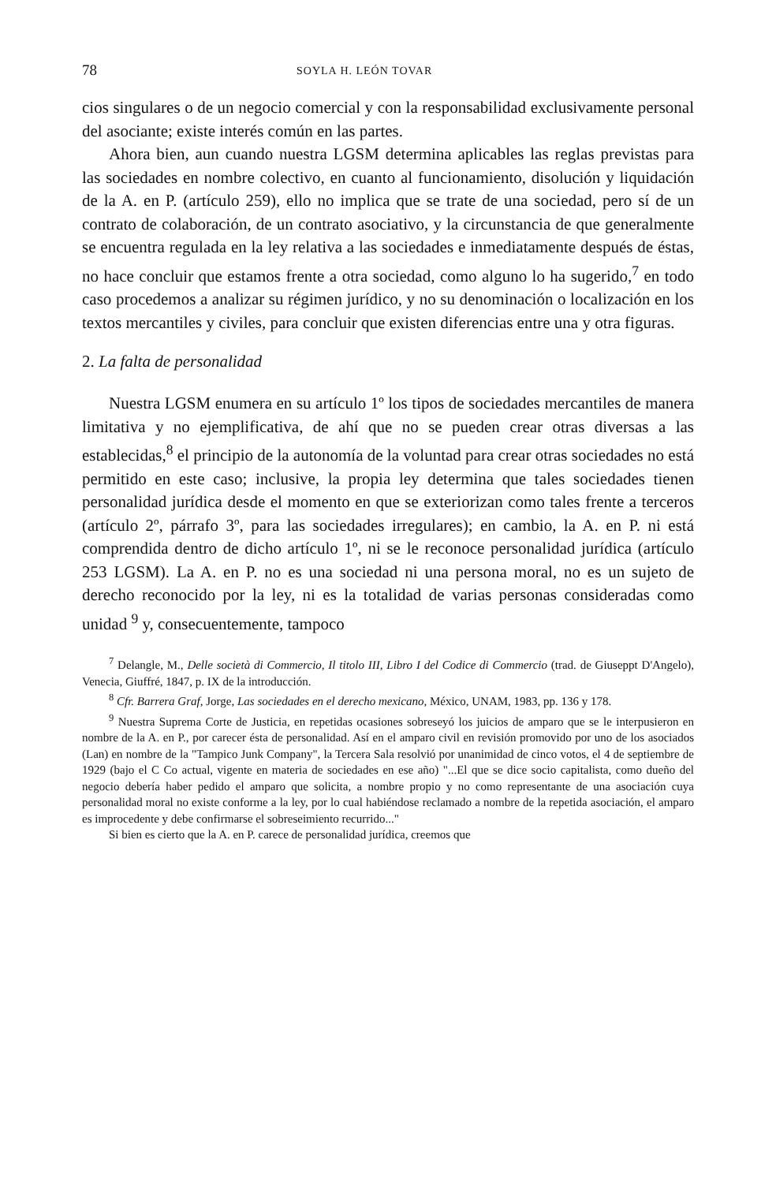78 SOYLA H. LEÓN TOVAR
cios singulares o de un negocio comercial y con la responsabilidad exclusivamente personal del asociante; existe interés común en las partes.
Ahora bien, aun cuando nuestra LGSM determina aplicables las reglas previstas para las sociedades en nombre colectivo, en cuanto al funcionamiento, disolución y liquidación de la A. en P. (artículo 259), ello no implica que se trate de una sociedad, pero sí de un contrato de colaboración, de un contrato asociativo, y la circunstancia de que generalmente se encuentra regulada en la ley relativa a las sociedades e inmediatamente después de éstas, no hace concluir que estamos frente a otra sociedad, como alguno lo ha sugerido,<sup>7</sup> en todo caso procedemos a analizar su régimen jurídico, y no su denominación o localización en los textos mercantiles y civiles, para concluir que existen diferencias entre una y otra figuras.
2. La falta de personalidad
Nuestra LGSM enumera en su artículo 1º los tipos de sociedades mercantiles de manera limitativa y no ejemplificativa, de ahí que no se pueden crear otras diversas a las establecidas,<sup>8</sup> el principio de la autonomía de la voluntad para crear otras sociedades no está permitido en este caso; inclusive, la propia ley determina que tales sociedades tienen personalidad jurídica desde el momento en que se exteriorizan como tales frente a terceros (artículo 2º, párrafo 3º, para las sociedades irregulares); en cambio, la A. en P. ni está comprendida dentro de dicho artículo 1º, ni se le reconoce personalidad jurídica (artículo 253 LGSM). La A. en P. no es una sociedad ni una persona moral, no es un sujeto de derecho reconocido por la ley, ni es la totalidad de varias personas consideradas como unidad <sup>9</sup> y, consecuentemente, tampoco
<sup>7</sup> Delangle, M., Delle società di Commercio, Il titolo III, Libro I del Codice di Commercio (trad. de Giuseppt D'Angelo), Venecia, Giuffré, 1847, p. IX de la introducción.
<sup>8</sup> Cfr. Barrera Graf, Jorge, Las sociedades en el derecho mexicano, México, UNAM, 1983, pp. 136 y 178.
<sup>9</sup> Nuestra Suprema Corte de Justicia, en repetidas ocasiones sobreseyó los juicios de amparo que se le interpusieron en nombre de la A. en P., por carecer ésta de personalidad. Así en el amparo civil en revisión promovido por uno de los asociados (Lan) en nombre de la "Tampico Junk Company", la Tercera Sala resolvió por unanimidad de cinco votos, el 4 de septiembre de 1929 (bajo el C Co actual, vigente en materia de sociedades en ese año) "...El que se dice socio capitalista, como dueño del negocio debería haber pedido el amparo que solicita, a nombre propio y no como representante de una asociación cuya personalidad moral no existe conforme a la ley, por lo cual habiéndose reclamado a nombre de la repetida asociación, el amparo es improcedente y debe confirmarse el sobreseimiento recurrido..."
Si bien es cierto que la A. en P. carece de personalidad jurídica, creemos que